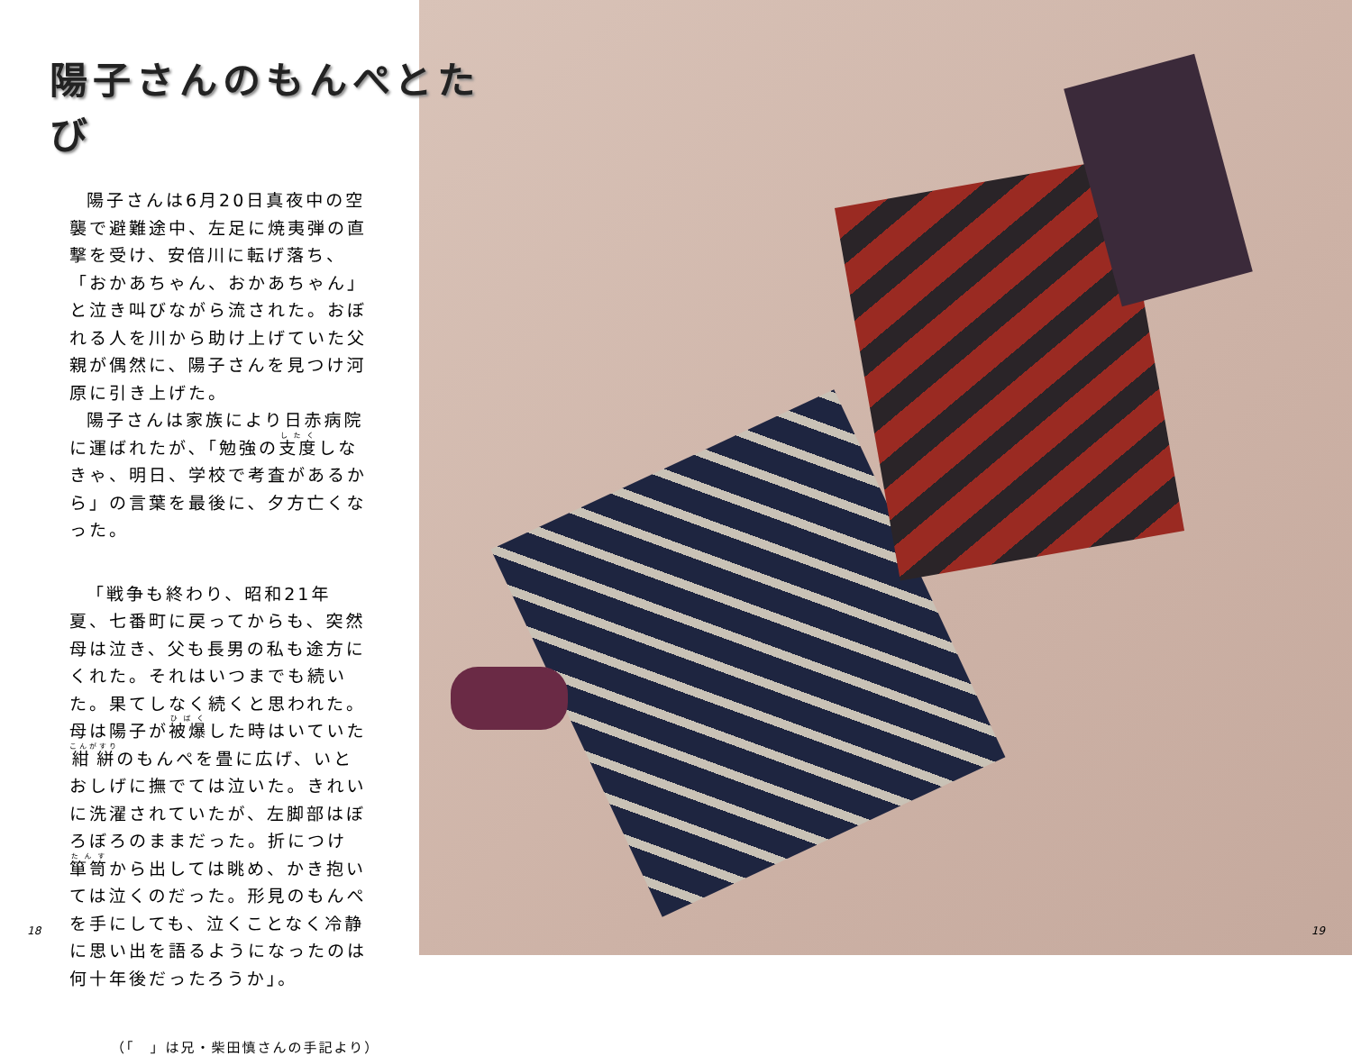陽子さんのもんぺとたび
陽子さんは6月20日真夜中の空襲で避難途中、左足に焼夷弾の直撃を受け、安倍川に転げ落ち、「おかあちゃん、おかあちゃん」と泣き叫びながら流された。おぼれる人を川から助け上げていた父親が偶然に、陽子さんを見つけ河原に引き上げた。
陽子さんは家族により日赤病院に運ばれたが、「勉強の支度しなきゃ、明日、学校で考査があるから」の言葉を最後に、夕方亡くなった。
「戦争も終わり、昭和21年夏、七番町に戻ってからも、突然母は泣き、父も長男の私も途方にくれた。それはいつまでも続いた。果てしなく続くと思われた。母は陽子が被爆した時はいていた紺絣のもんぺを畳に広げ、いとおしげに撫でては泣いた。きれいに洗濯されていたが、左脚部はぼろぼろのままだった。折につけ箪笥から出しては眺め、かき抱いては泣くのだった。形見のもんぺを手にしても、泣くことなく冷静に思い出を語るようになったのは何十年後だったろうか」。
（「　」は兄・柴田慎さんの手記より）
18 19